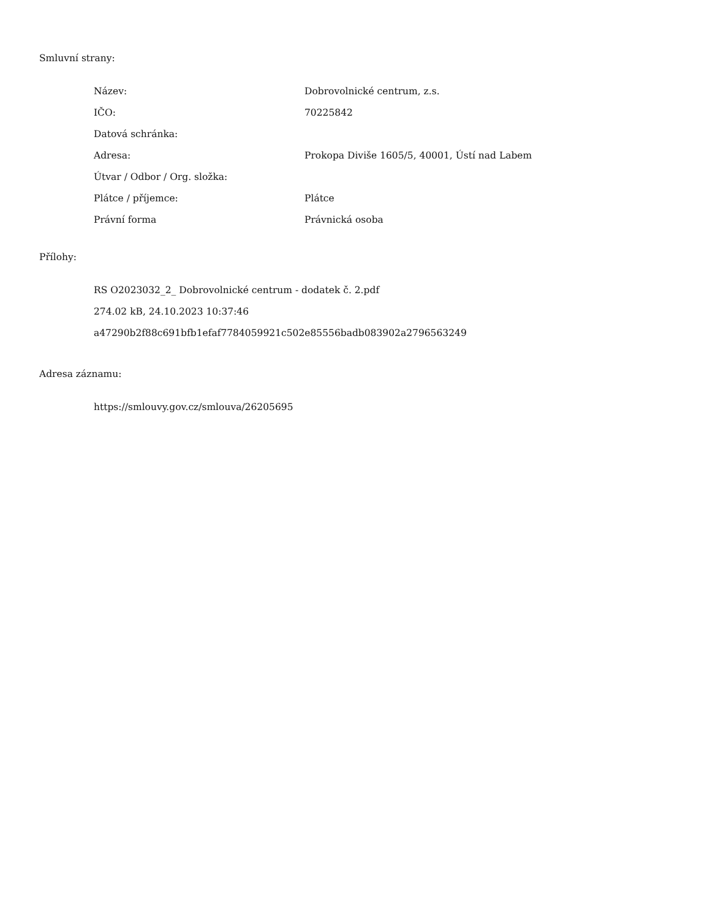Smluvní strany:
| Název: | Dobrovolnické centrum, z.s. |
| IČO: | 70225842 |
| Datová schránka: | |
| Adresa: | Prokopa Diviše 1605/5, 40001, Ústí nad Labem |
| Útvar / Odbor / Org. složka: | |
| Plátce / příjemce: | Plátce |
| Právní forma | Právnická osoba |
Přílohy:
RS O2023032_2_ Dobrovolnické centrum - dodatek č. 2.pdf
274.02 kB, 24.10.2023 10:37:46
a47290b2f88c691bfb1efaf7784059921c502e85556badb083902a2796563249
Adresa záznamu:
https://smlouvy.gov.cz/smlouva/26205695